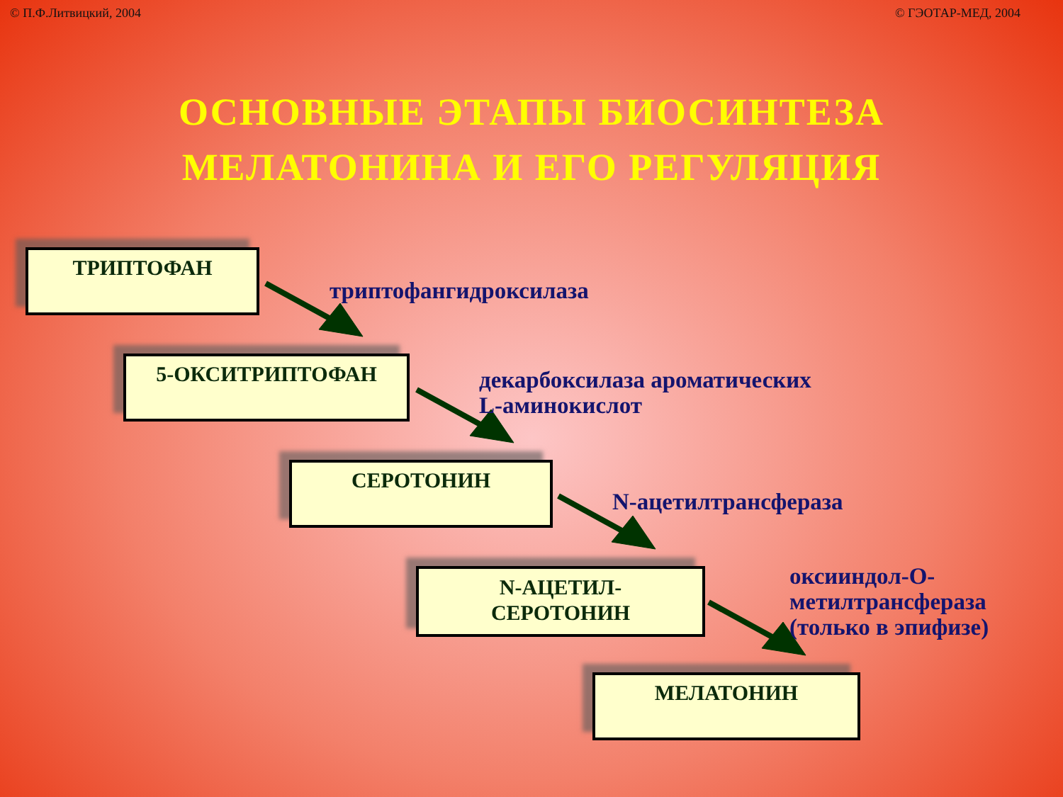© П.Ф.Литвицкий, 2004 © ГЭОТАР-МЕД, 2004
ОСНОВНЫЕ ЭТАПЫ БИОСИНТЕЗА
МЕЛАТОНИНА И ЕГО РЕГУЛЯЦИЯ
ТРИПТОФАН
триптофангидроксилаза
5-ОКСИТРИПТОФАН
декарбоксилаза ароматических
L-аминокислот
СЕРОТОНИН
N-ацетилтрансфераза
N-АЦЕТИЛ-
СЕРОТОНИН
оксииндол-О-
метилтрансфераза
(только в эпифизе)
МЕЛАТОНИН